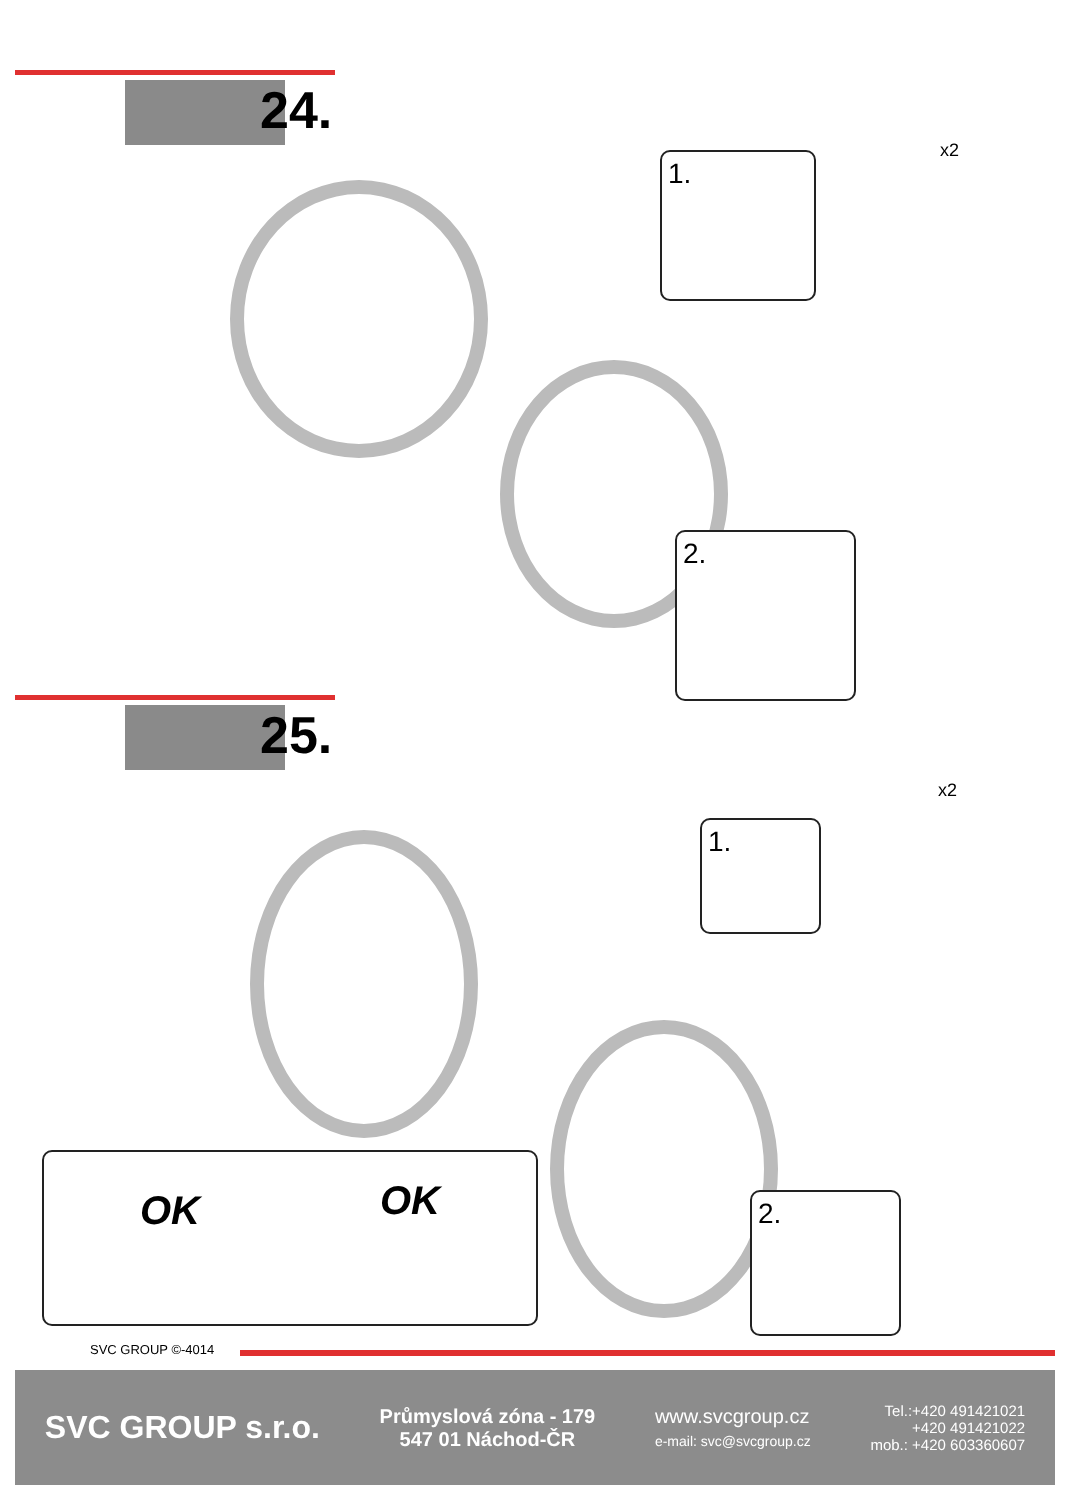24.
1.
2.
x2
25.
1.
2.
x2
OK OK
SVC GROUP ©-4014
SVC GROUP s.r.o.
Průmyslová zóna - 179
547 01 Náchod-ČR
www.svcgroup.cz
e-mail: svc@svcgroup.cz
Tel.:+420 491421021
+420 491421022
mob.: +420 603360607